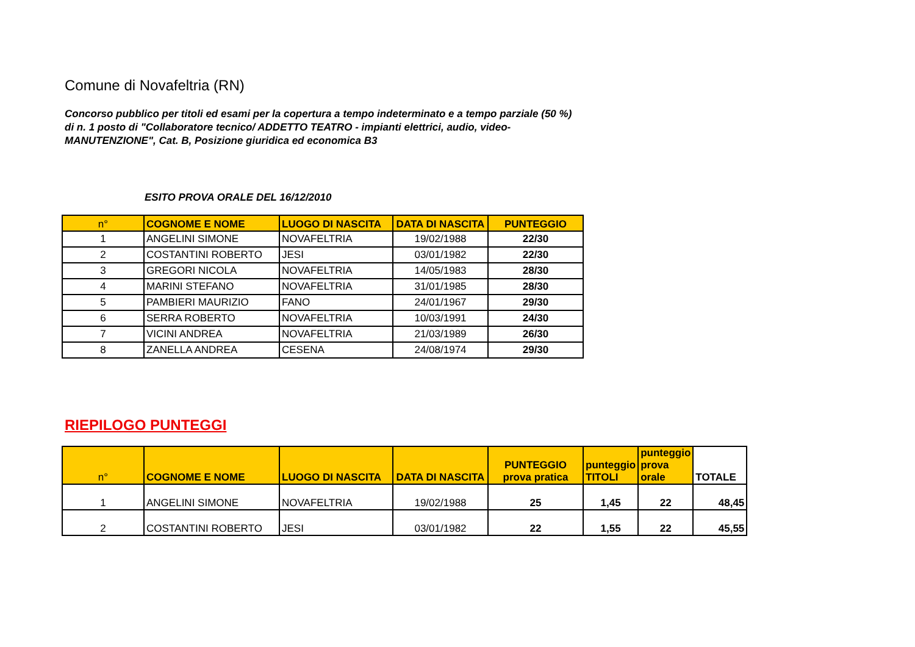Comune di Novafeltria (RN)
Concorso pubblico per titoli ed esami per la copertura a tempo indeterminato e a tempo parziale (50 %) di n. 1 posto di "Collaboratore tecnico/ ADDETTO TEATRO - impianti elettrici, audio, video-MANUTENZIONE", Cat. B, Posizione giuridica ed economica B3
ESITO PROVA ORALE DEL 16/12/2010
| n° | COGNOME E NOME | LUOGO DI NASCITA | DATA DI NASCITA | PUNTEGGIO |
| --- | --- | --- | --- | --- |
| 1 | ANGELINI SIMONE | NOVAFELTRIA | 19/02/1988 | 22/30 |
| 2 | COSTANTINI ROBERTO | JESI | 03/01/1982 | 22/30 |
| 3 | GREGORI NICOLA | NOVAFELTRIA | 14/05/1983 | 28/30 |
| 4 | MARINI STEFANO | NOVAFELTRIA | 31/01/1985 | 28/30 |
| 5 | PAMBIERI MAURIZIO | FANO | 24/01/1967 | 29/30 |
| 6 | SERRA ROBERTO | NOVAFELTRIA | 10/03/1991 | 24/30 |
| 7 | VICINI ANDREA | NOVAFELTRIA | 21/03/1989 | 26/30 |
| 8 | ZANELLA ANDREA | CESENA | 24/08/1974 | 29/30 |
RIEPILOGO PUNTEGGI
| n° | COGNOME E NOME | LUOGO DI NASCITA | DATA DI NASCITA | PUNTEGGIO prova pratica | punteggio TITOLI | punteggio prova orale | TOTALE |
| --- | --- | --- | --- | --- | --- | --- | --- |
| 1 | ANGELINI SIMONE | NOVAFELTRIA | 19/02/1988 | 25 | 1,45 | 22 | 48,45 |
| 2 | COSTANTINI ROBERTO | JESI | 03/01/1982 | 22 | 1,55 | 22 | 45,55 |